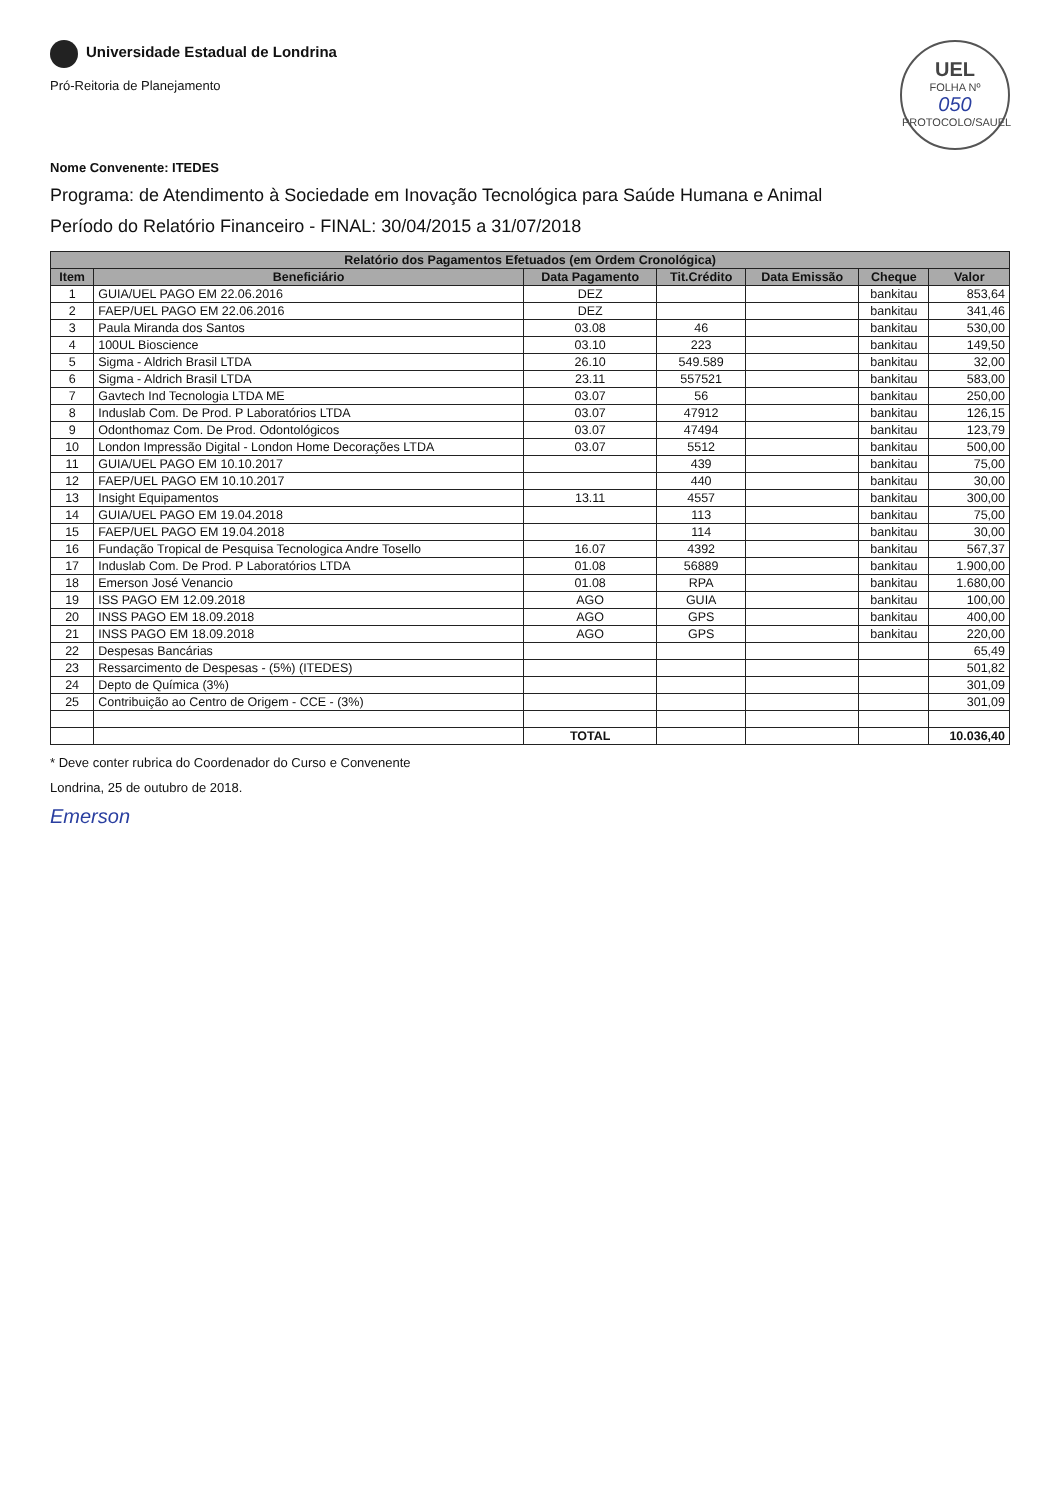Universidade Estadual de Londrina
Pró-Reitoria de Planejamento
UEL
FOLHA Nº
050
PROTOCOLO/SAUEL
Nome Convenente: ITEDES
Programa: de Atendimento à Sociedade em Inovação Tecnológica para Saúde Humana e Animal
Período do Relatório Financeiro - FINAL: 30/04/2015 a 31/07/2018
| Relatório dos Pagamentos Efetuados (em Ordem Cronológica) | | | | | | |
| --- | --- | --- | --- | --- | --- | --- |
| Item | Beneficiário | Data Pagamento | Tit.Crédito | Data Emissão | Cheque | Valor |
| 1 | GUIA/UEL PAGO EM 22.06.2016 | DEZ | | | bankitau | 853,64 |
| 2 | FAEP/UEL PAGO EM 22.06.2016 | DEZ | | | bankitau | 341,46 |
| 3 | Paula Miranda dos Santos | 03.08 | 46 | | bankitau | 530,00 |
| 4 | 100UL Bioscience | 03.10 | 223 | | bankitau | 149,50 |
| 5 | Sigma - Aldrich Brasil LTDA | 26.10 | 549.589 | | bankitau | 32,00 |
| 6 | Sigma - Aldrich Brasil LTDA | 23.11 | 557521 | | bankitau | 583,00 |
| 7 | Gavtech Ind Tecnologia LTDA ME | 03.07 | 56 | | bankitau | 250,00 |
| 8 | Induslab Com. De Prod. P Laboratórios LTDA | 03.07 | 47912 | | bankitau | 126,15 |
| 9 | Odonthomaz Com. De Prod. Odontológicos | 03.07 | 47494 | | bankitau | 123,79 |
| 10 | London Impressão Digital - London Home Decorações LTDA | 03.07 | 5512 | | bankitau | 500,00 |
| 11 | GUIA/UEL PAGO EM 10.10.2017 | | 439 | | bankitau | 75,00 |
| 12 | FAEP/UEL PAGO EM 10.10.2017 | | 440 | | bankitau | 30,00 |
| 13 | Insight Equipamentos | 13.11 | 4557 | | bankitau | 300,00 |
| 14 | GUIA/UEL PAGO EM 19.04.2018 | | 113 | | bankitau | 75,00 |
| 15 | FAEP/UEL PAGO EM 19.04.2018 | | 114 | | bankitau | 30,00 |
| 16 | Fundação Tropical de Pesquisa Tecnologica Andre Tosello | 16.07 | 4392 | | bankitau | 567,37 |
| 17 | Induslab Com. De Prod. P Laboratórios LTDA | 01.08 | 56889 | | bankitau | 1.900,00 |
| 18 | Emerson José Venancio | 01.08 | RPA | | bankitau | 1.680,00 |
| 19 | ISS PAGO EM 12.09.2018 | AGO | GUIA | | bankitau | 100,00 |
| 20 | INSS PAGO EM 18.09.2018 | AGO | GPS | | bankitau | 400,00 |
| 21 | INSS PAGO EM 18.09.2018 | AGO | GPS | | bankitau | 220,00 |
| 22 | Despesas Bancárias | | | | | 65,49 |
| 23 | Ressarcimento de Despesas - (5%) (ITEDES) | | | | | 501,82 |
| 24 | Depto de Química (3%) | | | | | 301,09 |
| 25 | Contribuição ao Centro de Origem - CCE - (3%) | | | | | 301,09 |
| | | TOTAL | | | | 10.036,40 |
* Deve conter rubrica do Coordenador do Curso e Convenente
Londrina, 25 de outubro de 2018.
Emerson